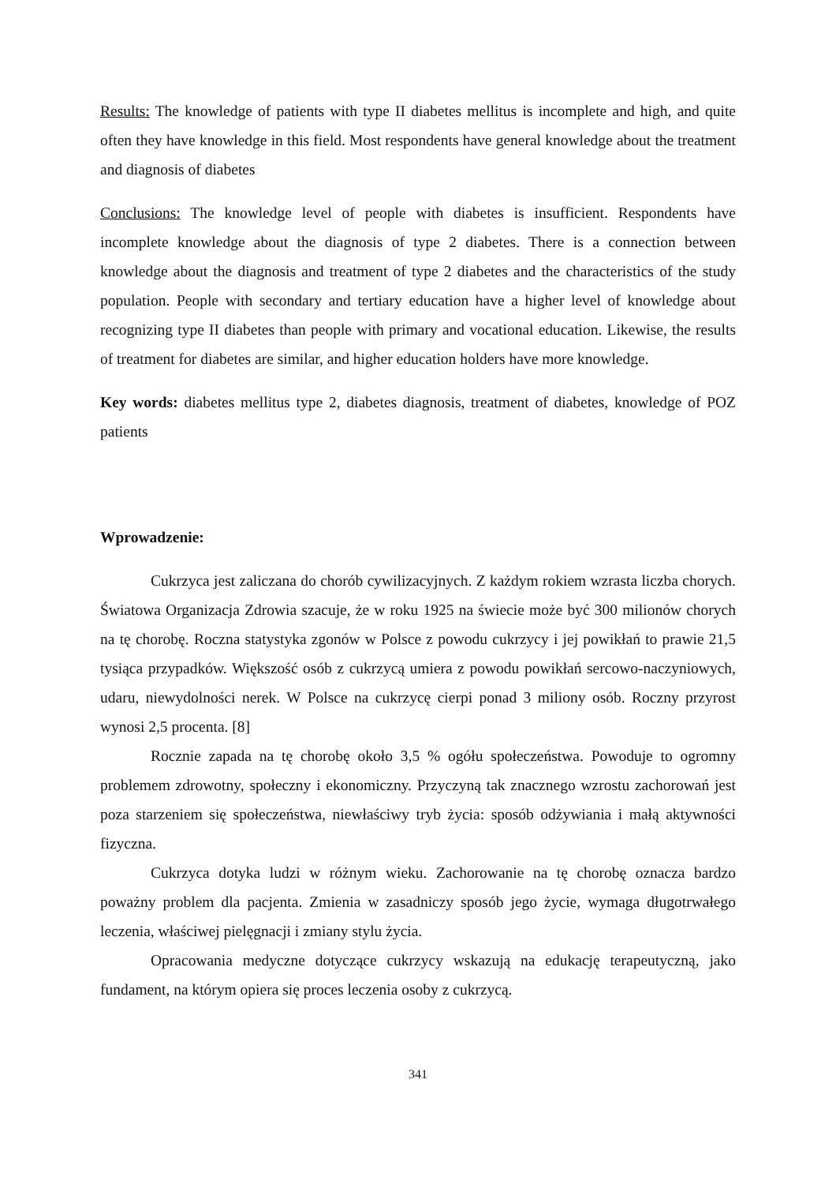Results: The knowledge of patients with type II diabetes mellitus is incomplete and high, and quite often they have knowledge in this field. Most respondents have general knowledge about the treatment and diagnosis of diabetes
Conclusions: The knowledge level of people with diabetes is insufficient. Respondents have incomplete knowledge about the diagnosis of type 2 diabetes. There is a connection between knowledge about the diagnosis and treatment of type 2 diabetes and the characteristics of the study population. People with secondary and tertiary education have a higher level of knowledge about recognizing type II diabetes than people with primary and vocational education. Likewise, the results of treatment for diabetes are similar, and higher education holders have more knowledge.
Key words: diabetes mellitus type 2, diabetes diagnosis, treatment of diabetes, knowledge of POZ patients
Wprowadzenie:
Cukrzyca jest zaliczana do chorób cywilizacyjnych. Z każdym rokiem wzrasta liczba chorych. Światowa Organizacja Zdrowia szacuje, że w roku 1925 na świecie może być 300 milionów chorych na tę chorobę. Roczna statystyka zgonów w Polsce z powodu cukrzycy i jej powikłań to prawie 21,5 tysiąca przypadków. Większość osób z cukrzycą umiera z powodu powikłań sercowo-naczyniowych, udaru, niewydolności nerek. W Polsce na cukrzycę cierpi ponad 3 miliony osób. Roczny przyrost wynosi 2,5 procenta. [8]
Rocznie zapada na tę chorobę około 3,5 % ogółu społeczeństwa. Powoduje to ogromny problemem zdrowotny, społeczny i ekonomiczny. Przyczyną tak znacznego wzrostu zachorowań jest poza starzeniem się społeczeństwa, niewłaściwy tryb życia: sposób odżywiania i małą aktywności fizyczna.
Cukrzyca dotyka ludzi w różnym wieku. Zachorowanie na tę chorobę oznacza bardzo poważny problem dla pacjenta. Zmienia w zasadniczy sposób jego życie, wymaga długotrwałego leczenia, właściwej pielęgnacji i zmiany stylu życia.
Opracowania medyczne dotyczące cukrzycy wskazują na edukację terapeutyczną, jako fundament, na którym opiera się proces leczenia osoby z cukrzycą.
341